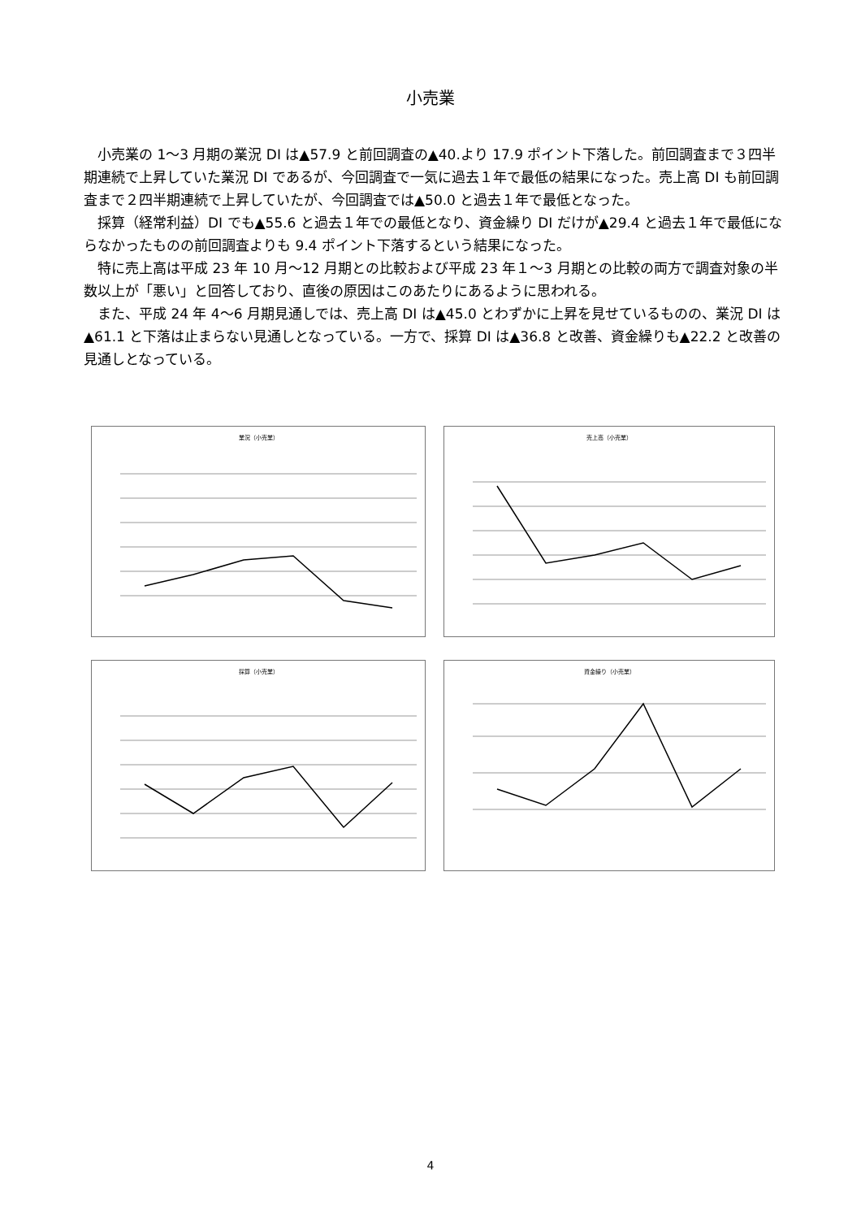小売業
小売業の 1～3 月期の業況 DI は▲57.9 と前回調査の▲40.より 17.9 ポイント下落した。前回調査まで３四半期連続で上昇していた業況 DI であるが、今回調査で一気に過去１年で最低の結果になった。売上高 DI も前回調査まで２四半期連続で上昇していたが、今回調査では▲50.0 と過去１年で最低となった。
採算（経常利益）DI でも▲55.6 と過去１年での最低となり、資金繰り DI だけが▲29.4 と過去１年で最低にならなかったものの前回調査よりも 9.4 ポイント下落するという結果になった。
特に売上高は平成 23 年 10 月～12 月期との比較および平成 23 年１～3 月期との比較の両方で調査対象の半数以上が「悪い」と回答しており、直後の原因はこのあたりにあるように思われる。
また、平成 24 年 4～6 月期見通しでは、売上高 DI は▲45.0 とわずかに上昇を見せているものの、業況 DI は▲61.1 と下落は止まらない見通しとなっている。一方で、採算 DI は▲36.8 と改善、資金繰りも▲22.2 と改善の見通しとなっている。
業況（小売業）
売上高（小売業）
採算（小売業）
資金繰り（小売業）
4